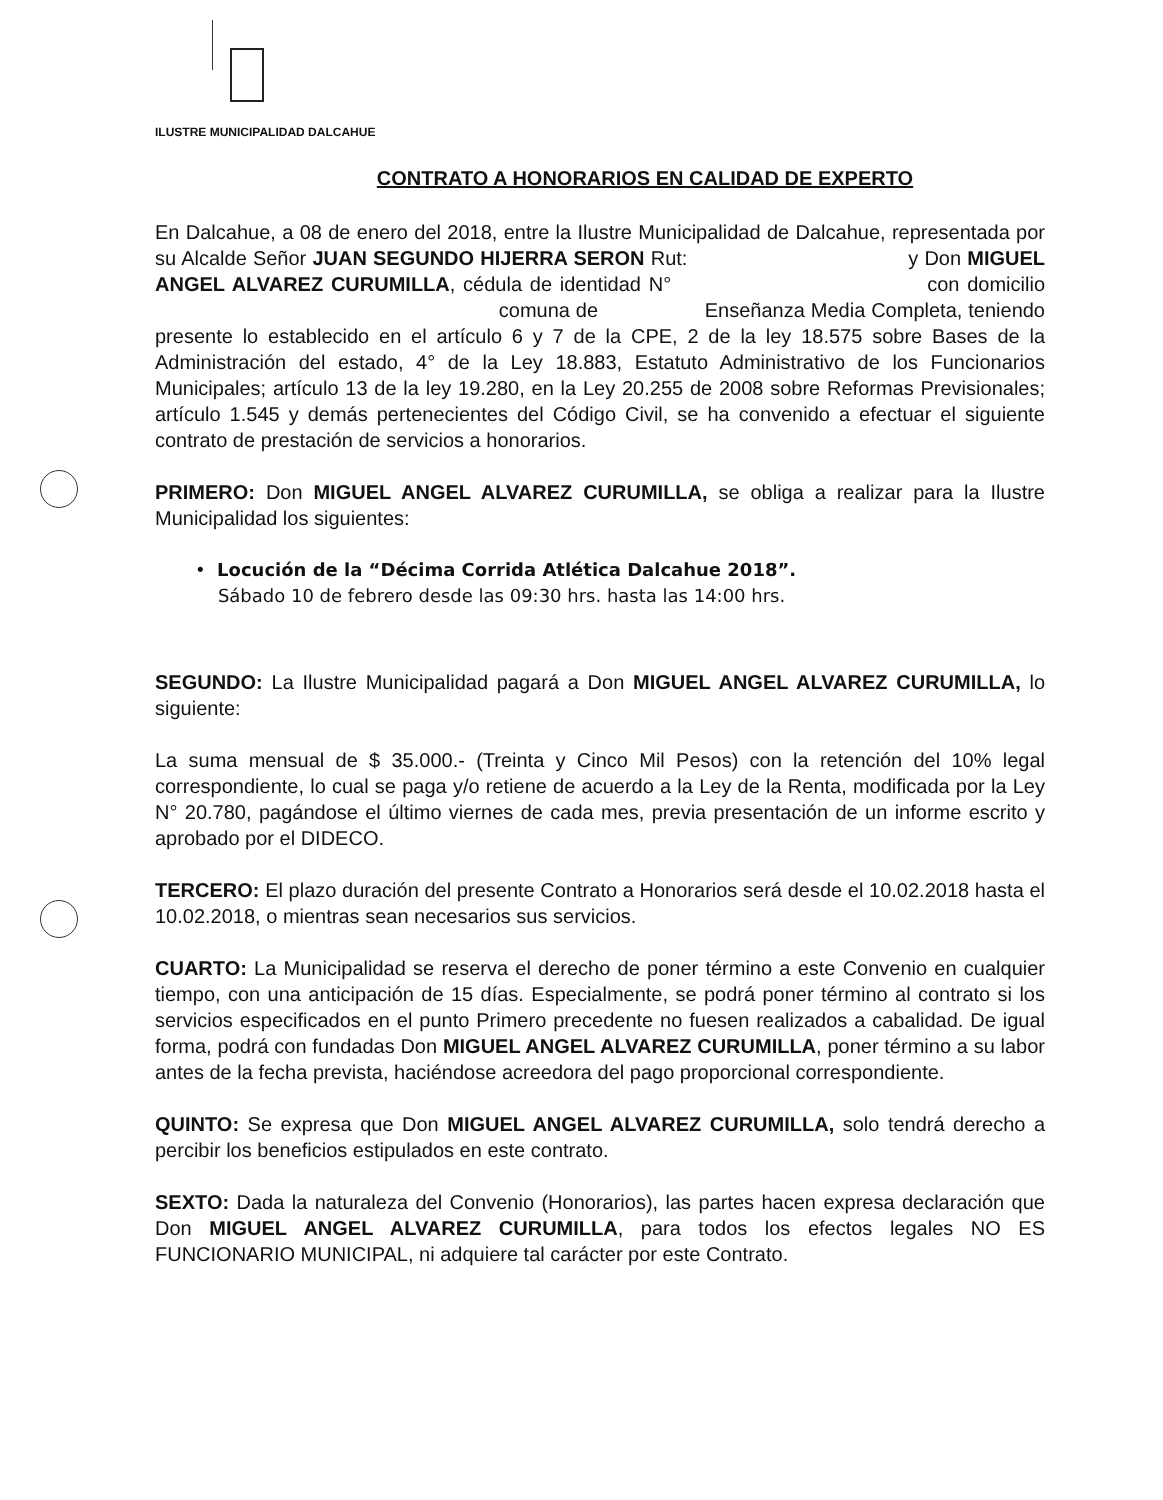ILUSTRE MUNICIPALIDAD DALCAHUE
CONTRATO A HONORARIOS EN CALIDAD DE EXPERTO
En Dalcahue, a 08 de enero del 2018, entre la Ilustre Municipalidad de Dalcahue, representada por su Alcalde Señor JUAN SEGUNDO HIJERRA SERON Rut: y Don MIGUEL ANGEL ALVAREZ CURUMILLA, cédula de identidad N° con domicilio comuna de Enseñanza Media Completa, teniendo presente lo establecido en el artículo 6 y 7 de la CPE, 2 de la ley 18.575 sobre Bases de la Administración del estado, 4° de la Ley 18.883, Estatuto Administrativo de los Funcionarios Municipales; artículo 13 de la ley 19.280, en la Ley 20.255 de 2008 sobre Reformas Previsionales; artículo 1.545 y demás pertenecientes del Código Civil, se ha convenido a efectuar el siguiente contrato de prestación de servicios a honorarios.
PRIMERO: Don MIGUEL ANGEL ALVAREZ CURUMILLA, se obliga a realizar para la Ilustre Municipalidad los siguientes:
• Locución de la “Décima Corrida Atlética Dalcahue 2018”.
Sábado 10 de febrero desde las 09:30 hrs. hasta las 14:00 hrs.
SEGUNDO: La Ilustre Municipalidad pagará a Don MIGUEL ANGEL ALVAREZ CURUMILLA, lo siguiente:
La suma mensual de $ 35.000.- (Treinta y Cinco Mil Pesos) con la retención del 10% legal correspondiente, lo cual se paga y/o retiene de acuerdo a la Ley de la Renta, modificada por la Ley N° 20.780, pagándose el último viernes de cada mes, previa presentación de un informe escrito y aprobado por el DIDECO.
TERCERO: El plazo duración del presente Contrato a Honorarios será desde el 10.02.2018 hasta el 10.02.2018, o mientras sean necesarios sus servicios.
CUARTO: La Municipalidad se reserva el derecho de poner término a este Convenio en cualquier tiempo, con una anticipación de 15 días. Especialmente, se podrá poner término al contrato si los servicios especificados en el punto Primero precedente no fuesen realizados a cabalidad. De igual forma, podrá con fundadas Don MIGUEL ANGEL ALVAREZ CURUMILLA, poner término a su labor antes de la fecha prevista, haciéndose acreedora del pago proporcional correspondiente.
QUINTO: Se expresa que Don MIGUEL ANGEL ALVAREZ CURUMILLA, solo tendrá derecho a percibir los beneficios estipulados en este contrato.
SEXTO: Dada la naturaleza del Convenio (Honorarios), las partes hacen expresa declaración que Don MIGUEL ANGEL ALVAREZ CURUMILLA, para todos los efectos legales NO ES FUNCIONARIO MUNICIPAL, ni adquiere tal carácter por este Contrato.